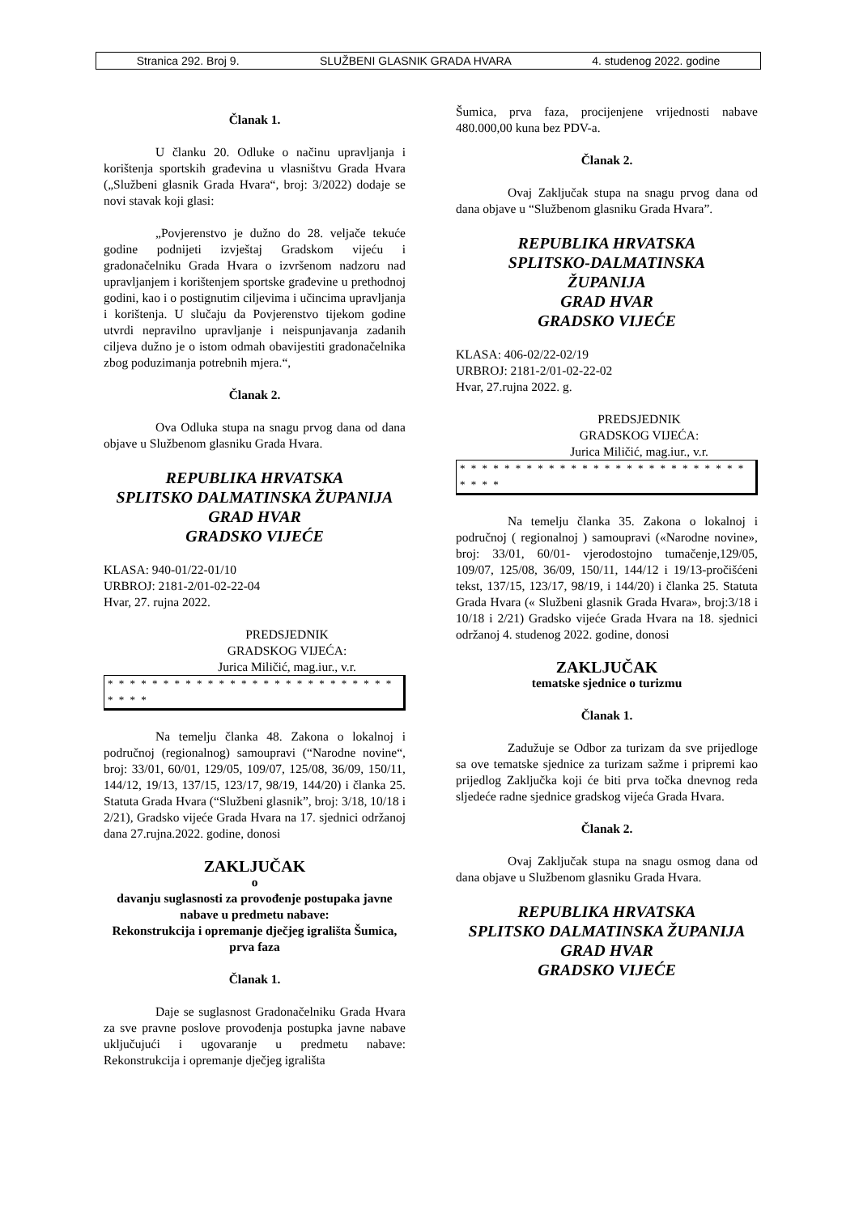Stranica 292. Broj 9. SLUŽBENI GLASNIK GRADA HVARA 4. studenog 2022. godine
Članak 1.
U članku 20. Odluke o načinu upravljanja i korištenja sportskih građevina u vlasništvu Grada Hvara („Službeni glasnik Grada Hvara“, broj: 3/2022) dodaje se novi stavak koji glasi:
„Povjerenstvo je dužno do 28. veljače tekuće godine podnijeti izvještaj Gradskom vijeću i gradonačelniku Grada Hvara o izvršenom nadzoru nad upravljanjem i korištenjem sportske građevine u prethodnoj godini, kao i o postignutim ciljevima i učincima upravljanja i korištenja. U slučaju da Povjerenstvo tijekom godine utvrdi nepravilno upravljanje i neispunjavanja zadanih ciljeva dužno je o istom odmah obavijestiti gradonačelnika zbog poduzimanja potrebnih mjera.“,
Članak 2.
Ova Odluka stupa na snagu prvog dana od dana objave u Službenom glasniku Grada Hvara.
REPUBLIKA HRVATSKA
SPLITSKO DALMATINSKA ŽUPANIJA
GRAD HVAR
GRADSKO VIJEĆE
KLASA: 940-01/22-01/10
URBROJ: 2181-2/01-02-22-04
Hvar, 27. rujna 2022.
PREDSJEDNIK
GRADSKOG VIJEĆA:
Jurica Miličić, mag.iur., v.r.
* * * * * * * * * * * * * * * * * * * * * * * * * * * * * *
Na temelju članka 48. Zakona o lokalnoj i područnoj (regionalnog) samoupravi (“Narodne novine“, broj: 33/01, 60/01, 129/05, 109/07, 125/08, 36/09, 150/11, 144/12, 19/13, 137/15, 123/17, 98/19, 144/20) i članka 25. Statuta Grada Hvara (“Službeni glasnik”, broj: 3/18, 10/18 i 2/21), Gradsko vijeće Grada Hvara na 17. sjednici održanoj dana 27.rujna.2022. godine, donosi
ZAKLJUČAK
o
davanju suglasnosti za provođenje postupaka javne nabave u predmetu nabave:
Rekonstrukcija i opremanje dječjeg igrališta Šumica, prva faza
Članak 1.
Daje se suglasnost Gradonačelniku Grada Hvara za sve pravne poslove provođenja postupka javne nabave uključujući i ugovaranje u predmetu nabave: Rekonstrukcija i opremanje dječjeg igrališta
Šumica, prva faza, procijenjene vrijednosti nabave 480.000,00 kuna bez PDV-a.
Članak 2.
Ovaj Zaključak stupa na snagu prvog dana od dana objave u “Službenom glasniku Grada Hvara”.
REPUBLIKA HRVATSKA
SPLITSKO-DALMATINSKA
ŽUPANIJA
GRAD HVAR
GRADSKO VIJEĆE
KLASA: 406-02/22-02/19
URBROJ: 2181-2/01-02-22-02
Hvar, 27.rujna 2022. g.
PREDSJEDNIK
GRADSKOG VIJEĆA:
Jurica Miličić, mag.iur., v.r.
* * * * * * * * * * * * * * * * * * * * * * * * * * * * * *
Na temelju članka 35. Zakona o lokalnoj i područnoj ( regionalnoj ) samoupravi («Narodne novine», broj: 33/01, 60/01- vjerodostojno tumačenje,129/05, 109/07, 125/08, 36/09, 150/11, 144/12 i 19/13-pročišćeni tekst, 137/15, 123/17, 98/19, i 144/20) i članka 25. Statuta Grada Hvara (« Službeni glasnik Grada Hvara», broj:3/18 i 10/18 i 2/21) Gradsko vijeće Grada Hvara na 18. sjednici održanoj 4. studenog 2022. godine, donosi
ZAKLJUČAK
tematske sjednice o turizmu
Članak 1.
Zadužuje se Odbor za turizam da sve prijedloge sa ove tematske sjednice za turizam sažme i pripremi kao prijedlog Zaključka koji će biti prva točka dnevnog reda sljedeće radne sjednice gradskog vijeća Grada Hvara.
Članak 2.
Ovaj Zaključak stupa na snagu osmog dana od dana objave u Službenom glasniku Grada Hvara.
REPUBLIKA HRVATSKA
SPLITSKO DALMATINSKA ŽUPANIJA
GRAD HVAR
GRADSKO VIJEĆE